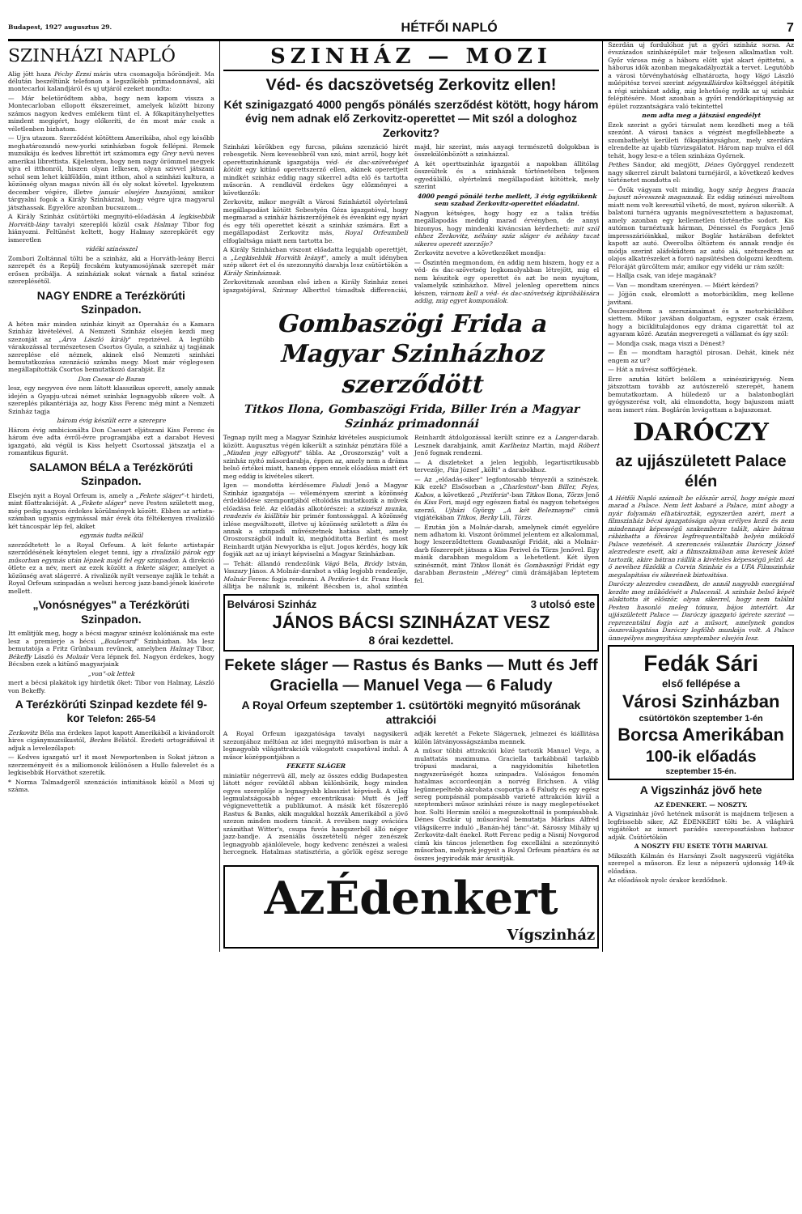Budapest, 1927 augusztus 29. HÉTFŐI NAPLÓ 7
SZINHÁZI NAPLÓ
Alig jött haza Péchy Erzsi máris utra csomagolja bőröndjeit. Ma délután beszéltünk telefonon a legszőkébb primadonnával, aki montecarloi kalandjáról és uj utjáról ezeket mondta:
— Már beletörődtem abba, hogy nem kapom vissza a Montecarloban ellopott ékszereimet, amelyek között bizony számos nagyon kedves emlékem tünt el. A főkapitányhelyettes mindent megigért, hogy előkeriti, de én most már csak a véletlenben bizhatom.
— Ujra utazom. Szerződést kötöttem Amerikába, ahol egy később meghatározandó new-yorki szinházban fogok fellépni. Remek muzsikáju és kedves librettót irt számomra egy Grey nevü neves amerikai librettista. Kijelentem, hogy nem nagy örömmel megyek ujra el itthonról, hiszen olyan lelkesen, olyan szivvel játszani sehol sem lehet külföldön, mint itthon, ahol a szinházi kultura, a közönség olyan magas nivón áll és oly sokat követel. Igyekszem december végére, illetve január elsejére hazajönni, amikor tárgyalni fogok a Király Szinházzal, hogy végre ujra magyarul játszhassak. Egyelőre azonban bucsuzom...
A Király Szinház csütörtöki megnyitó-előadásán A legkisebbik Horváth-lány tavalyi szereplői közül csak Halmay Tibor fog hiányozni. Feltünést keltett, hogy Halmay szerepkörét egy ismeretlen
vidéki szinésszel
Zombori Zoltánnal tölti be a szinház, aki a Horváth-leány Berci szerepét és a Repülj fecském kutyamosójának szerepét már erősen próbálja. A szinháziak sokat várnak a fiatal szinész szereplésétől.
NAGY ENDRE a Terézkörúti Szinpadon.
A héten már minden szinház kinyit az Operaház és a Kamara Szinház kivételével. A Nemzeti Szinház elsején kezdi meg szezonját az „Árva László király" reprizével. A legtöbb várakozással természetesen Csortos Gyula, a szinház uj tagjának szereplése elé néznek, akinek első Nemzeti szinházi bemutatkozása szenzáció számba megy. Most már véglegesen megállapították Csortos bemutatkozó darabját. Ez
Don Caesar de Bazan
lesz, egy negyven éve nem látott klasszikus operett, amely annak idején a Gyapju-utcai német szinház legnagyobb sikere volt. A szereplés pikantériája az, hogy Kiss Ferenc még mint a Nemzeti Szinház tagja
három évig készült erre a szerepre
Három évig ambicionálta Don Caesart eljátszani Kiss Ferenc és három éve adta évről-évre programjába ezt a darabot Hevesi igazgató, aki végül is Kiss helyett Csortossal játszatja el a romantikus figurát.
SALAMON BÉLA a Terézkörúti Szinpadon.
Elsején nyit a Royal Orfeum is, amely a „Fekete sláger"-t hirdeti, mint főattrakcióját. A „Fekete sláger" neve Pesten született meg, még pedig nagyon érdekes körülmények között. Ebben az artista-számban ugyanis egymással már évek óta féltékenyen rivalizáló két táncospár lép fel, akiket
egymás tudta nélkül
szerződtetett le a Royal Orfeum. A két fekete artistapár szerződésének kénytelen eleget tenni, így a rivalizáló párok egy műsorban egymás után lépnek majd fel egy szinpadon. A direkció ötlete ez a név, mert az ezek között a fekete sláger, amelyet a közönség avat slágerré. A rivalizók nyilt versenye zajlik le tehát a Royal Orfeum szinpadán a welszi herceg jazz-band-jének kisérete mellett.
„Vonósnégyes" a Terézkörúti Szinpadon.
Itt emlitjük meg, hogy a bécsi magyar szinész kolóniának ma este lesz a premierje a bécsi „Boulevard" Szinházban. Ma lesz bemutatója a Fritz Grünbaum revünek, amelyben Halmay Tibor, Békeffy László és Molnár Vera lépnek fel. Nagyon érdekes, hogy Bécsben ezek a kitünő magyarjaink
„von"-ok lettek
mert a bécsi plakátok igy hirdetik őket: Tibor von Halmay, László von Bekeffy.
A Terézkörúti Szinpad kezdete fél 9-kor Telefon: 265-54
Zerkovitz Béla ma érdekes lapot kapott Amerikából a kivándorolt hires cigánymuzsikustól, Berkes Bélától. Eredeti ortográfiával it adjuk a levelezőlapot:
— Kedves igazgató ur! it most Newportenben is Sokat játzon a szerzeményeit és a miliomosok különösen a Hullo falevelet és a legkisebbik Horváthot szeretik.
* Norma Talmadgeről szenzációs intimitások közöl a Mozi uj száma.
SZINHÁZ — MOZI
Véd- és dacszövetség Zerkovitz ellen!
Két szinigazgató 4000 pengős pönálés szerződést kötött, hogy három évig nem adnak elő Zerkovitz-operettet — Mit szól a dologhoz Zerkovitz?
Szinházi körökben egy furcsa, pikáns szenzáció hirét rebesgetik. Nem kevesebbről van szó, mint arról, hogy két operettszinházunk igazgatója véd- és dac-szövetséget kötött egy kitünő operettszerző ellen, akinek operettjeit mindkét szinház eddig nagy sikerrel adta elő és tartotta műsorán. A rendkivül érdekes ügy előzményei a következők:
Zerkovitz, mikor megvált a Városi Szinháztól olyértelmű megállapodást kötött Sebestyén Géza igazgatóval, hogy megmarad a szinház háziszerzőjének és évenkint egy nyári és egy téli operettet készit a szinház számára. Ezt a megállapodást Zerkovitz más, Royal Orfeumbeli elfoglaltsága miatt nem tartotta be.
A Király Szinházban viszont előadatta legujabb operettjét, a „Legkisebbik Horváth leányt", amely a mult idényben szép sikert ért el és szezonnyitó darabja lesz csütörtökön a Király Szinháznak.
Zerkovitznak azonban első izben a Király Szinház zenei igazgatójával, Szirmay Alberttel támadtak differenciái, majd, hir szerint, más anyagi természetű dolgokban is összekülönbözött a szinházzal.
A két operttszinház igazgatói a napokban állitólag összeültek és a szinházak történetében teljesen egyedülálló, olyértelmű megállapodást kötöttek, mely szerint
4000 pengő pönálé terhe mellett, 3 évig egyikükenk sem szabad Zerkovitz-operettet előadatni.
Nagyon kétséges, hogy hogy ez a talán tréfás megállapodás meddig marad érvényben, de annyi bizonyos, hogy mindenki kiváncsian kérdezheti: mit szól ehhez Zerkovitz, néhány száz sláger és néhány tucat sikeres operett szerzője?
Zerkovitz nevetve a következőket mondja:
— Őszintén megmondom, én addig nem hiszem, hogy ez a véd- és dac-szövetség legkomolyabban létrejött, mig el nem készitek egy operettet és azt be nem nyujtom, valamelyik szinházhoz. Mivel jelenleg operettem nincs készen, várnom kell a véd- és dac-szövetség kipróbálására addig, mig egyet komponálok.
Gombaszögi Frida a Magyar Szinházhoz szerződött
Titkos Ilona, Gombaszögi Frida, Biller Irén a Magyar Szinház primadonnái
Tegnap nyilt meg a Magyar Szinház kivételes auspiciumok között. Augusztus végén kikerült a szinház pénztára fölé a „Minden jegy elfogyott" tábla. Az „Oroszország" volt a szinház nyitó műsordarabja, éppen az, amely nem a dráma belső értékei miatt, hanem éppen ennek előadása miatt ért meg eddig is kivételes sikert.
Igen — mondotta kérdésemre Faludi Jenő a Magyar Szinház igazgatója — véleményem szerint a közönség érdeklődése szempontjából eltolódás mutatkozik a művek előadása felé. Az előadás alkotórészei: a szinészi munka, rendezés és kiállitás bir primér fontossággal. A közönség izlése megváltozott, illetve uj közönség született a film és annak a szinpadi művészetnek hatása alatt, amely Oroszországból indult ki, meghóditotta Berlint és most Reinhardt utján Newyorkba is eljut. Jogos kérdés, hogy kik fogják azt az uj irányt képviselni a Magyar Szinházban.
— Tehát: állandó rendezőink Vágó Béla, Bródy István, Vaszary János. A Molnár-darabot a világ legjobb rendezője, Molnár Ferenc fogja rendezni. A Periferie-t dr. Franz Hock állitja be nálunk is, miként Bécsben is, ahol szintén Reinhardt átdolgozással került szinre ez a Langer-darab. Lesznek darabjaink, amit Karlheinz Martin, majd Róbert Jenő fognak rendezni.
— A diszleteket a jelen legjobb, legartisztikusabb tervezője, Pán József „költi" a darabokhoz.
— Az „előadás-siker" legfontosabb tényezői a szinészek. Kik ezek? Elsősorban a „Charleston"-ban Biller, Fejes, Kabos, a következő „Periferia"-ban Titkos Ilona, Törzs Jenő és Kiss Feri, majd egy egészen fiatal és nagyon tehetséges szerző, Ujházi György „A két Beleznayné" cimü vigjátékában Titkos, Berky Lili, Törzs.
— Ezután jön a Molnár-darab, amelynek cimét egyelőre nem adhatom ki. Viszont örömmel jelentem ez alkalommal, hogy leszerződtettem Gombaszögi Fridát, aki a Molnár-darb főszerepét játssza a Kiss Ferivel és Törzs Jenővel. Egy másik darabban megoldom a lehetetlent. Két ilyen szinésznőt, mint Titkos Ilonát és Gombaszögi Fridát egy darabban Bernstein „Méreg" cimü drámájában léptetem fel.
Belvárosi Szinház 3 utolsó este
JÁNOS BÁCSI SZINHÁZAT VESZ
8 órai kezdettel.
Fekete sláger — Rastus és Banks — Mutt és Jeff Graciella — Manuel Vega — 6 Faludy
A Royal Orfeum szeptember 1. csütörtöki megnyitó műsorának attrakciói
A Royal Orfeum igazgatósága tavalyi nagysikerü szezonjához méltóan az idei megnyitó műsorban is már a legnagyobb világattrakciók válogatott csapatával indul. A műsor középpontjában a
FEKETE SLÁGER
miniatür négerrevü áll, mely az összes eddig Budapesten látott néger revüktől abban különbözik, hogy minden egyes szereplője a legnagyobb klasszist képviseli. A világ legmulatságosabb néger excentrikusai: Mutt és Jeff végignevettetik a publikumot. A másik két főszereplő Rastus & Banks, akik magukkal hozzák Amerikából a jövő szezon minden modern táncát. A revüben nagy ovációra számithat Witter's, csupa fuvós hangszerből álló néger jazz-bandje. A zseniális összetételü néger zenészek legnagyobb ajánlólevele, hogy kedvenc zenészei a walesi hercegnek. Hatalmas statisztéria, a görlök egész serege adják keretét a Fekete Slágernek, jelmezei és kiállitása külön látványosságszámba mennek.
A műsor többi attrakciói közé tartozik Manuel Vega, a mulattatás maximuma. Graciella tarkábbnál tarkább trópusi madarai, a nagyidomitás hihetetlen nagyszerüségét hozza szinpadra. Valóságos fenomén hatalmas accordeonján a norvég Erichsen. A világ legünnepeltebb akrobata csoportja a 6 Faludy és egy egész sereg pompásnál pompásabb varieté attrakción kivül a szeptemberi műsor szinházi része is nagy meglepetéseket hoz. Solti Hermin szólói a megszokottnál is pompásabbak. Dénes Oszkár uj műsorával bemutatja Márkus Alfréd világsikerre induló „Banán-héj tánc"-át. Sárossy Mihály uj Zerkovitz-dalt énekel. Rott Ferenc pedig a Nisnij Novgorod cimü kis táncos jelenetben fog excellálni a szezónnyitó műsorban, melynek jegyeit a Royal Orfeum pénztára és az összes jegyirodák már árusitják.
AzÉdenkert
Vígszinház
Szerdán uj fordulóhoz jut a győri szinház sorsa. Az évszázados szinházépület már teljesen alkalmatlan volt. Győr városa még a háboru előtt ujat akart épittetni, a háborus idők azonban megakadályozták a tervet. Legutóbb a városi törvényhatóság elhatározta, hogy Vágó László műépitész tervei szerint négymilliárdos költséggel átépitik a régi szinházat addig, mig lehetőség nyilik az uj szinház felépitésére. Most azonban a győri rendőrkapitányság az épület rozzantságára való tekintettel
nem adta meg a játszási engedélyt
Ezek szerint a győri társulat nem kezdheti meg a téli szezónt. A városi tanács a végzést megfellebbezte a szombathelyi kerületi főkapitánysághoz, mely szerdára elrendelte az ujabb tüzvizsgálatot. Három nap mulva el dől tehát, hogy lesz-e a télen szinháza Győrnek.
Pethes Sándor, aki megjött, Dénes Györggyel rendezett nagy sikerrel zárult balatoni turnéjáról, a következő kedves történetet mondotta el:
— Örök vágyam volt mindig, hogy szép hegyes francia bajuszt növesszek magamnak. Ez eddig szinészi mivoltom miatt nem volt keresztül vihető, de most, nyáron sikerült. A balatoni turnéra ugyanis megnövesztettem a bajuszomat, amely azonban egy kellemetlen történetbe sodort. Kis autómon turnéztunk hárman, Dénessel és Forgács Jenő impresszárióinkkal, mikor Boglár határában defektet kapott az autó. Owerolba öltöztem és annak rendje és módja szerint aláfeküdtem az autó alá, szétszedtem az olajos alkatrészeket a forró napsütésben dolgozni kezdtem. Féloráját gürcöltem már, amikor egy vidéki ur rám szólt:
— Hallja csak, van ideje magának?
— Van — mondtam szerényen. — Miért kérdezi?
— Jöjjön csak, elromlott a motorbiciklim, meg kellene javitani.
Összeszedtem a szerszámaimat és a motorbiciklihez siettem. Mikor javában dolgoztam, egyszer csak érzem, hogy a biciklitulajdonos egy dráma cigarettát tol az agyaram közé. Azután megveregeti a vállamat és így szól:
— Mondja csak, maga viszi a Dénest?
— Én — mondtam haragtól pirosan. Dehát, kinek néz engem az ur?
— Hát a művész soffőrjének.
Erre azután kitört belőlem a szinészirigység. Nem játszottam tovább az autószerelő szerepét, hanem bemutatkoztam. A hüledező ur a balatonboglári gyógyszerész volt, aki elmondotta, hogy bajuszom miatt nem ismert rám. Boglárón levágattam a bajuszomat.
DARÓCZY
az ujjászületett Palace élén
A Hétfői Napló számolt be először arról, hogy mégis mozi marad a Palace. Nem lett kabaré a Palace, mint ahogy a nyár folyamán elhatározták, egyszerűen azért, mert a filmszinház bécsi igazgatósága olyan erélyes kezű és nem mindennapi képességű szakemberre talált, akire bátran rábizhatta a főváros legfrequentáltabb helyén működő Palace vezetését. A szerencsés választás Daróczy József alezredesre esett, aki a filmszakmában ama kevesek közé tartozik, akire bátran ráillik a kivételes képességü jelző. Az ő nevéhez fűződik a Corvin Szinház és a UFA Filmszinház megalapitása és sikerének biztositása.
Daróczy alezredes csendben, de annál nagyobb energiával kezdte meg működését a Palacenál. A szinház belső képét alakitotta át először, olyan sikerrel, hogy nem találni Pesten hasonló meleg tónusu, bájos interiőrt. Az ujjászületett Palace — Daróczy igazgató igérete szerint — reprezentálni fogja azt a műsort, amelynek gondos összeválogatása Daróczy legfőbb munkája volt. A Palace ünnepélyes megnyitása szeptember elsején lesz.
Fedák Sári
első fellépése a
Városi Szinházban
csütörtökön szeptember 1-én
Borcsa Amerikában
100-ik előadás
szeptember 15-én.
A Vigszinház jövő hete
AZ ÉDENKERT. — NOSZTY.
A Vigszinház jövő hetének műsorát is majdnem teljesen a legfrissebb siker, AZ ÉDENKERT tölti be. A világhirü vigjátékot az ismert parádés szereposztásban hatszor adják. Csütörtökön
A NOSZTY FIU ESETE TÓTH MARIVAL
Mikszáth Kálmán és Harsányi Zsolt nagyszerü vigjátéka szerepel a műsoron. Ez lesz a népszerü ujdonság 149-ik előadása.
Az előadások nyolc órakor kezdődnek.